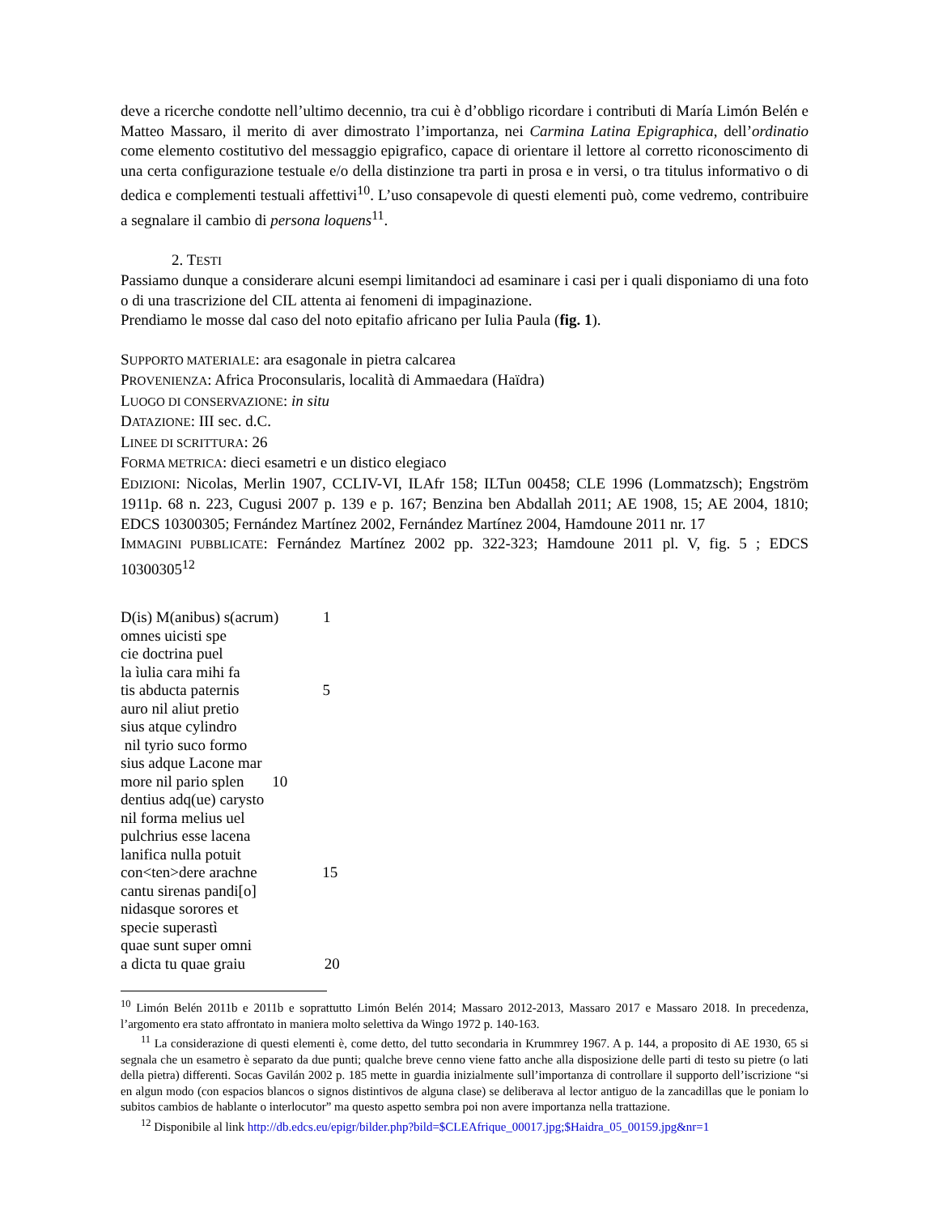deve a ricerche condotte nell’ultimo decennio, tra cui è d’obbligo ricordare i contributi di María Limón Belén e Matteo Massaro, il merito di aver dimostrato l’importanza, nei Carmina Latina Epigraphica, dell’ordinatio come elemento costitutivo del messaggio epigrafico, capace di orientare il lettore al corretto riconoscimento di una certa configurazione testuale e/o della distinzione tra parti in prosa e in versi, o tra titulus informativo o di dedica e complementi testuali affettivi<sup>10</sup>. L’uso consapevole di questi elementi può, come vedremo, contribuire a segnalare il cambio di persona loquens<sup>11</sup>.
2. TESTI
Passiamo dunque a considerare alcuni esempi limitandoci ad esaminare i casi per i quali disponiamo di una foto o di una trascrizione del CIL attenta ai fenomeni di impaginazione.
Prendiamo le mosse dal caso del noto epitafio africano per Iulia Paula (fig. 1).
SUPPORTO MATERIALE: ara esagonale in pietra calcarea
PROVENIENZA: Africa Proconsularis, località di Ammaedara (Haïdra)
LUOGO DI CONSERVAZIONE: in situ
DATAZIONE: III sec. d.C.
LINEE DI SCRITTURA: 26
FORMA METRICA: dieci esametri e un distico elegiaco
EDIZIONI: Nicolas, Merlin 1907, CCLIV-VI, ILAfr 158; ILTun 00458; CLE 1996 (Lommatzsch); Engström 1911p. 68 n. 223, Cugusi 2007 p. 139 e p. 167; Benzina ben Abdallah 2011; AE 1908, 15; AE 2004, 1810; EDCS 10300305; Fernández Martínez 2002, Fernández Martínez 2004, Hamdoune 2011 nr. 17
IMMAGINI PUBBLICATE: Fernández Martínez 2002 pp. 322-323; Hamdoune 2011 pl. V, fig. 5 ; EDCS 10300305<sup>12</sup>
D(is) M(anibus) s(acrum) 1
omnes uicisti spe
cie doctrina puel
la ìulia cara mihi fa
tis abducta paternis 5
auro nil aliut pretio
sius atque cylindro
nil tyrio suco formo
sius adque Lacone mar
more nil pario splen 10
dentius adq(ue) carysto
nil forma melius uel
pulchrius esse lacena
lanifica nulla potuit
con<ten>dere arachne 15
cantu sirenas pandi[o]
nidasque sorores et
specie superastì
quae sunt super omni
a dicta tu quae graiu 20
<sup>10</sup> Limón Belén 2011b e 2011b e soprattutto Limón Belén 2014; Massaro 2012-2013, Massaro 2017 e Massaro 2018. In precedenza, l’argomento era stato affrontato in maniera molto selettiva da Wingo 1972 p. 140-163.
<sup>11</sup> La considerazione di questi elementi è, come detto, del tutto secondaria in Krummrey 1967. A p. 144, a proposito di AE 1930, 65 si segnala che un esametro è separato da due punti; qualche breve cenno viene fatto anche alla disposizione delle parti di testo su pietre (o lati della pietra) differenti. Socas Gavilán 2002 p. 185 mette in guardia inizialmente sull’importanza di controllare il supporto dell’iscrizione “si en algun modo (con espacios blancos o signos distintivos de alguna clase) se deliberava al lector antiguo de la zancadillas que le poniam lo subitos cambios de hablante o interlocutor” ma questo aspetto sembra poi non avere importanza nella trattazione.
<sup>12</sup> Disponibile al link http://db.edcs.eu/epigr/bilder.php?bild=$CLEAfrique_00017.jpg;$Haidra_05_00159.jpg&nr=1